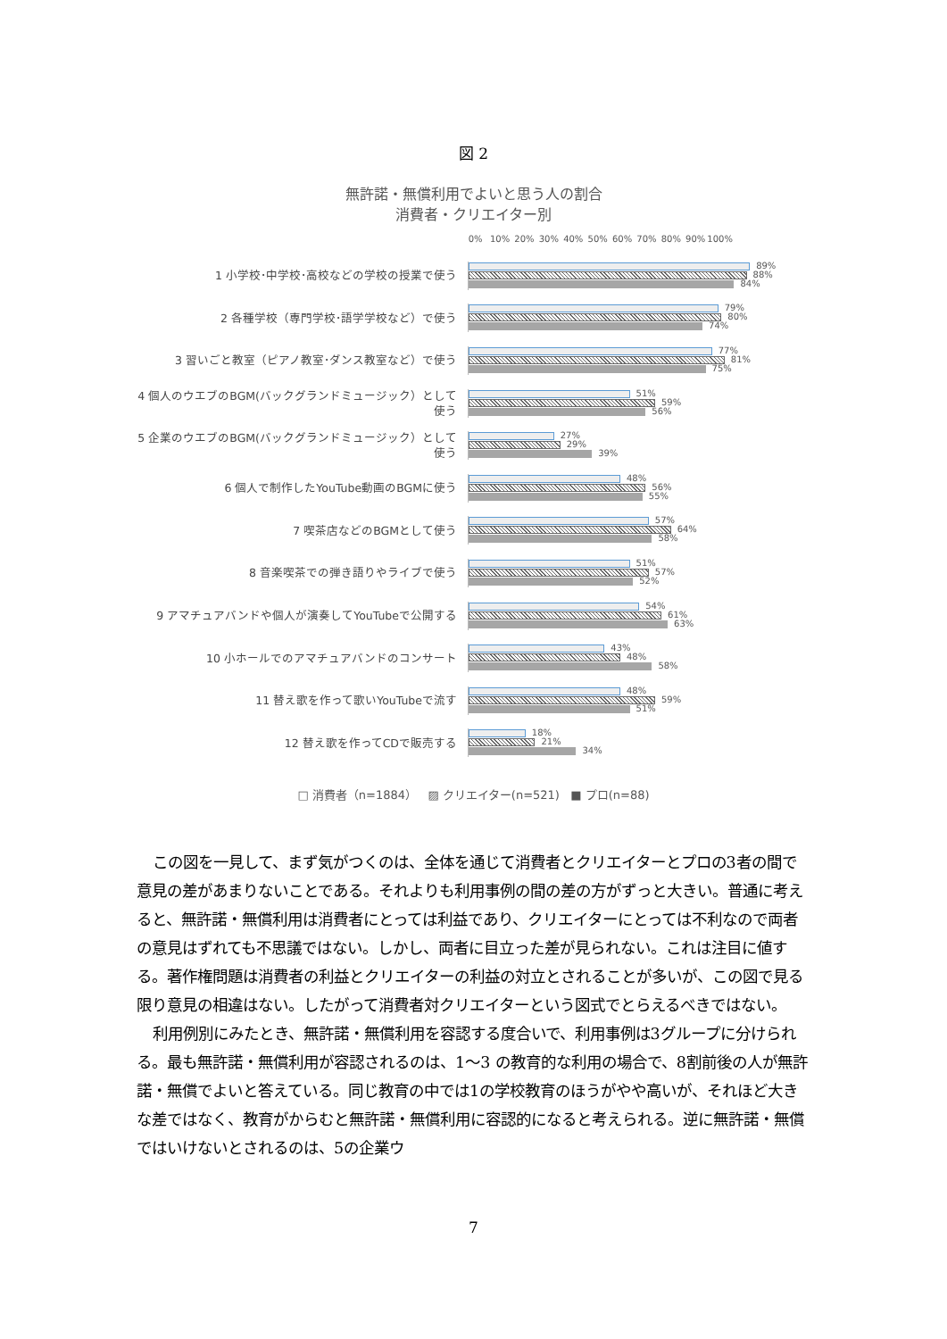図 2
無許諾・無償利用でよいと思う人の割合
消費者・クリエイター別
0% 10% 20% 30% 40% 50% 60% 70% 80% 90% 100%
1 小学校･中学校･高校などの学校の授業で使う
89%
88%
84%
2 各種学校（専門学校･語学学校など）で使う
79%
80%
74%
3 習いごと教室（ピアノ教室･ダンス教室など）で使う
77%
81%
75%
4 個人のウエブのBGM(バックグランドミュージック）として使う
51%
59%
56%
5 企業のウエブのBGM(バックグランドミュージック）として使う
27%
29%
39%
6 個人で制作したYouTube動画のBGMに使う
48%
56%
55%
7 喫茶店などのBGMとして使う
57%
64%
58%
8 音楽喫茶での弾き語りやライブで使う
51%
57%
52%
9 アマチュアバンドや個人が演奏してYouTubeで公開する
54%
61%
63%
10 小ホールでのアマチュアバンドのコンサート
43%
48%
58%
11 替え歌を作って歌いYouTubeで流す
48%
59%
51%
12 替え歌を作ってCDで販売する
18%
21%
34%
□ 消費者（n=1884） ▨ クリエイター(n=521) ■ プロ(n=88)
この図を一見して、まず気がつくのは、全体を通じて消費者とクリエイターとプロの3者の間で意見の差があまりないことである。それよりも利用事例の間の差の方がずっと大きい。普通に考えると、無許諾・無償利用は消費者にとっては利益であり、クリエイターにとっては不利なので両者の意見はずれても不思議ではない。しかし、両者に目立った差が見られない。これは注目に値する。著作権問題は消費者の利益とクリエイターの利益の対立とされることが多いが、この図で見る限り意見の相違はない。したがって消費者対クリエイターという図式でとらえるべきではない。
利用例別にみたとき、無許諾・無償利用を容認する度合いで、利用事例は3グループに分けられる。最も無許諾・無償利用が容認されるのは、1～3 の教育的な利用の場合で、8割前後の人が無許諾・無償でよいと答えている。同じ教育の中では1の学校教育のほうがやや高いが、それほど大きな差ではなく、教育がからむと無許諾・無償利用に容認的になると考えられる。逆に無許諾・無償ではいけないとされるのは、5の企業ウ
7